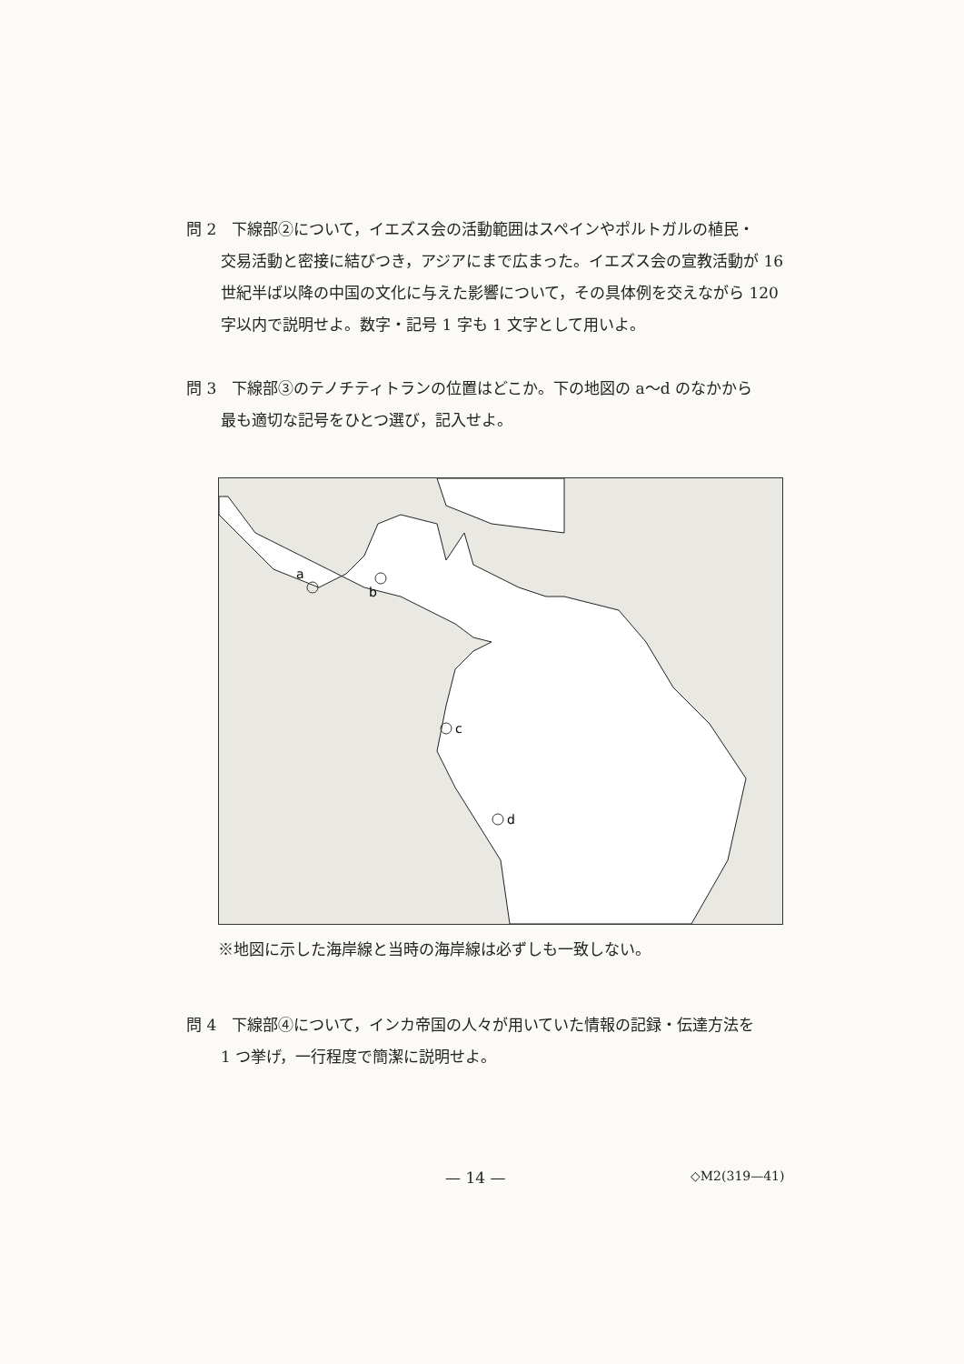問 2　下線部②について，イエズス会の活動範囲はスペインやポルトガルの植民・
交易活動と密接に結びつき，アジアにまで広まった。イエズス会の宣教活動が 16 世紀半ば以降の中国の文化に与えた影響について，その具体例を交えながら 120 字以内で説明せよ。数字・記号 1 字も 1 文字として用いよ。
問 3　下線部③のテノチティトランの位置はどこか。下の地図の a～d のなかから
最も適切な記号をひとつ選び，記入せよ。
a
b
c
d
※地図に示した海岸線と当時の海岸線は必ずしも一致しない。
問 4　下線部④について，インカ帝国の人々が用いていた情報の記録・伝達方法を
1 つ挙げ，一行程度で簡潔に説明せよ。
— 14 — ◇M2(319—41)